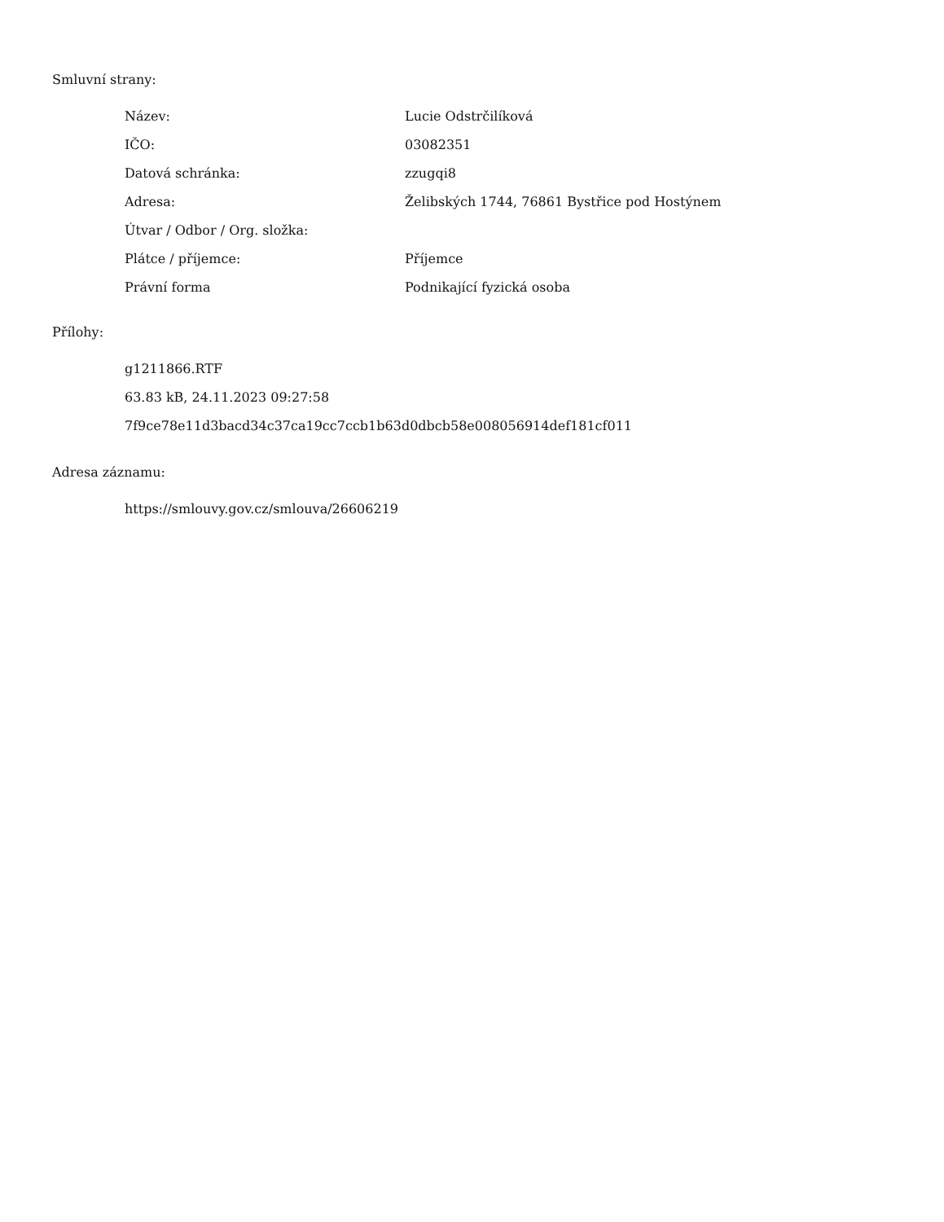Smluvní strany:
| Název: | Lucie Odstrčilíková |
| IČO: | 03082351 |
| Datová schránka: | zzugqi8 |
| Adresa: | Želibských 1744, 76861 Bystřice pod Hostýnem |
| Útvar / Odbor / Org. složka: | |
| Plátce / příjemce: | Příjemce |
| Právní forma | Podnikající fyzická osoba |
Přílohy:
g1211866.RTF
63.83 kB, 24.11.2023 09:27:58
7f9ce78e11d3bacd34c37ca19cc7ccb1b63d0dbcb58e008056914def181cf011
Adresa záznamu:
https://smlouvy.gov.cz/smlouva/26606219